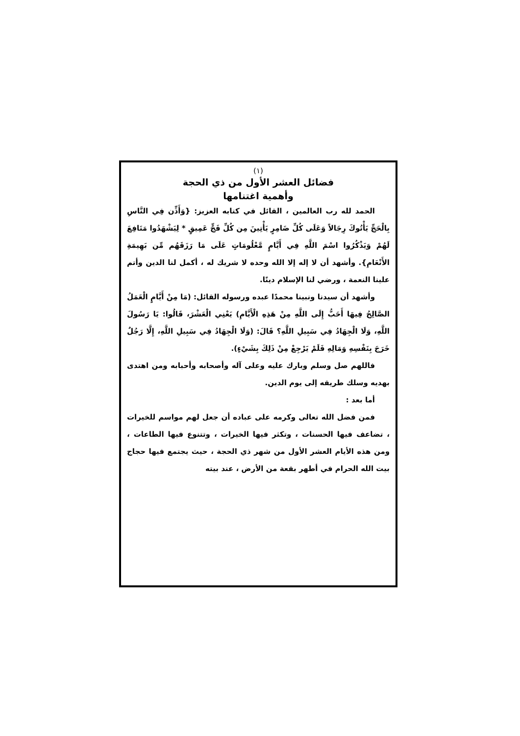(١)
فضائل العشر الأول من ذي الحجة
وأهمية اغتنامها
الحمد لله رب العالمين ، القائل في كتابه العزيز: {وَأَذِّن فِي النَّاسِ بِالْحَجِّ يَأْتُوكَ رِجَالاً وَعَلَى كُلِّ ضَامِرٍ يَأْتِينَ مِن كُلِّ فَجٍّ عَمِيقٍ * لِيَشْهَدُوا مَنَافِعَ لَهُمْ وَيَذْكُرُوا اسْمَ اللَّهِ فِي أَيَّامٍ مَّعْلُومَاتٍ عَلَى مَا رَزَقَهُم مِّن بَهِيمَةِ الأَنْعَامِ}. وأشهد أن لا إله إلا الله وحده لا شريك له ، أكمل لنا الدين وأتم علينا النعمة ، ورضي لنا الإسلام دينًا.
وأشهد أن سيدنا ونبينا محمدًا عبده ورسوله القائل: (مَا مِنْ أَيَّامٍ الْعَمَلُ الصَّالِحُ فِيهَا أَحَبُّ إِلَى اللَّهِ مِنْ هَذِهِ الْأَيَّامِ) يَعْنِي الْعَشْرَ، قَالُوا: يَا رَسُولَ اللَّهِ، وَلَا الْجِهَادُ فِي سَبِيلِ اللَّهِ؟ قَالَ: (وَلَا الْجِهَادُ فِي سَبِيلِ اللَّهِ، إِلَّا رَجُلٌ خَرَجَ بِنَفْسِهِ وَمَالِهِ فَلَمْ يَرْجِعْ مِنْ ذَلِكَ بِشَيْءٍ).
فاللهم صل وسلم وبارك عليه وعلى آله وأصحابه وأحبابه ومن اهتدى بهديه وسلك طريقه إلى يوم الدين.
أما بعد :
فمن فضل الله تعالى وكرمه على عباده أن جعل لهم مواسم للخيرات ، تضاعف فيها الحسنات ، وتكثر فيها الخيرات ، وتتنوع فيها الطاعات ، ومن هذه الأيام العشر الأول من شهر ذي الحجة ، حيث يجتمع فيها حجاج بيت الله الحرام في أطهر بقعة من الأرض ، عند بيته